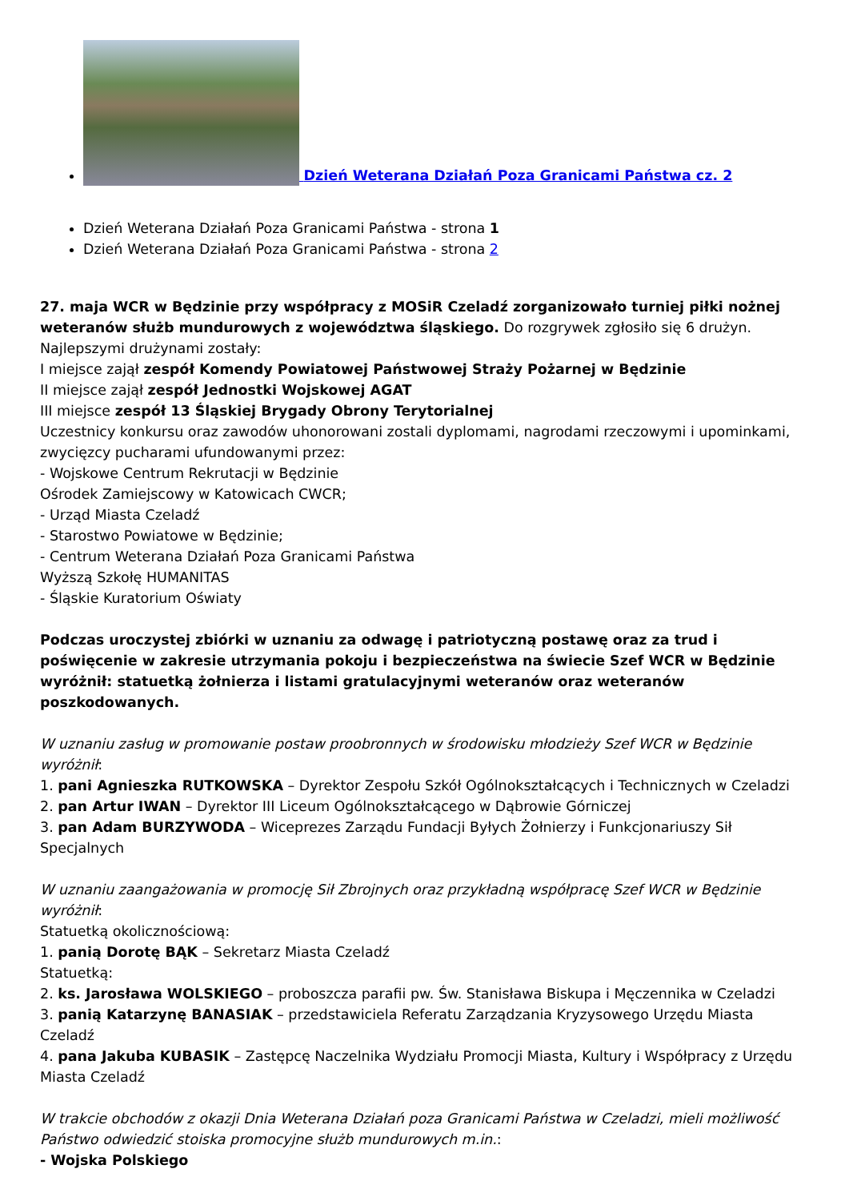Dzień Weterana Działań Poza Granicami Państwa cz. 2
Dzień Weterana Działań Poza Granicami Państwa - strona 1
Dzień Weterana Działań Poza Granicami Państwa - strona 2
27. maja WCR w Będzinie przy współpracy z MOSiR Czeladź zorganizowało turniej piłki nożnej weteranów służb mundurowych z województwa śląskiego. Do rozgrywek zgłosiło się 6 drużyn.
Najlepszymi drużynami zostały:
I miejsce zajął zespół Komendy Powiatowej Państwowej Straży Pożarnej w Będzinie
II miejsce zajął zespół Jednostki Wojskowej AGAT
III miejsce zespół 13 Śląskiej Brygady Obrony Terytorialnej
Uczestnicy konkursu oraz zawodów uhonorowani zostali dyplomami, nagrodami rzeczowymi i upominkami, zwycięzcy pucharami ufundowanymi przez:
- Wojskowe Centrum Rekrutacji w Będzinie
Ośrodek Zamiejscowy w Katowicach CWCR;
- Urząd Miasta Czeladź
- Starostwo Powiatowe w Będzinie;
- Centrum Weterana Działań Poza Granicami Państwa
Wyższą Szkołę HUMANITAS
- Śląskie Kuratorium Oświaty
Podczas uroczystej zbiórki w uznaniu za odwagę i patriotyczną postawę oraz za trud i poświęcenie w zakresie utrzymania pokoju i bezpieczeństwa na świecie Szef WCR w Będzinie wyróżnił: statuetką żołnierza i listami gratulacyjnymi weteranów oraz weteranów poszkodowanych.
W uznaniu zasług w promowanie postaw proobronnych w środowisku młodzieży Szef WCR w Będzinie wyróżnił:
1. pani Agnieszka RUTKOWSKA – Dyrektor Zespołu Szkół Ogólnokształcących i Technicznych w Czeladzi
2. pan Artur IWAN – Dyrektor III Liceum Ogólnokształcącego w Dąbrowie Górniczej
3. pan Adam BURZYWODA – Wiceprezes Zarządu Fundacji Byłych Żołnierzy i Funkcjonariuszy Sił Specjalnych
W uznaniu zaangażowania w promocję Sił Zbrojnych oraz przykładną współpracę Szef WCR w Będzinie wyróżnił:
Statuetką okolicznościową:
1. panią Dorotę BĄK – Sekretarz Miasta Czeladź
Statuetką:
2. ks. Jarosława WOLSKIEGO – proboszcza parafii pw. Św. Stanisława Biskupa i Męczennika w Czeladzi
3. panią Katarzynę BANASIAK – przedstawiciela Referatu Zarządzania Kryzysowego Urzędu Miasta Czeladź
4. pana Jakuba KUBASIK – Zastępcę Naczelnika Wydziału Promocji Miasta, Kultury i Współpracy z Urzędu Miasta Czeladź
W trakcie obchodów z okazji Dnia Weterana Działań poza Granicami Państwa w Czeladzi, mieli możliwość Państwo odwiedzić stoiska promocyjne służb mundurowych m.in.:
- Wojska Polskiego